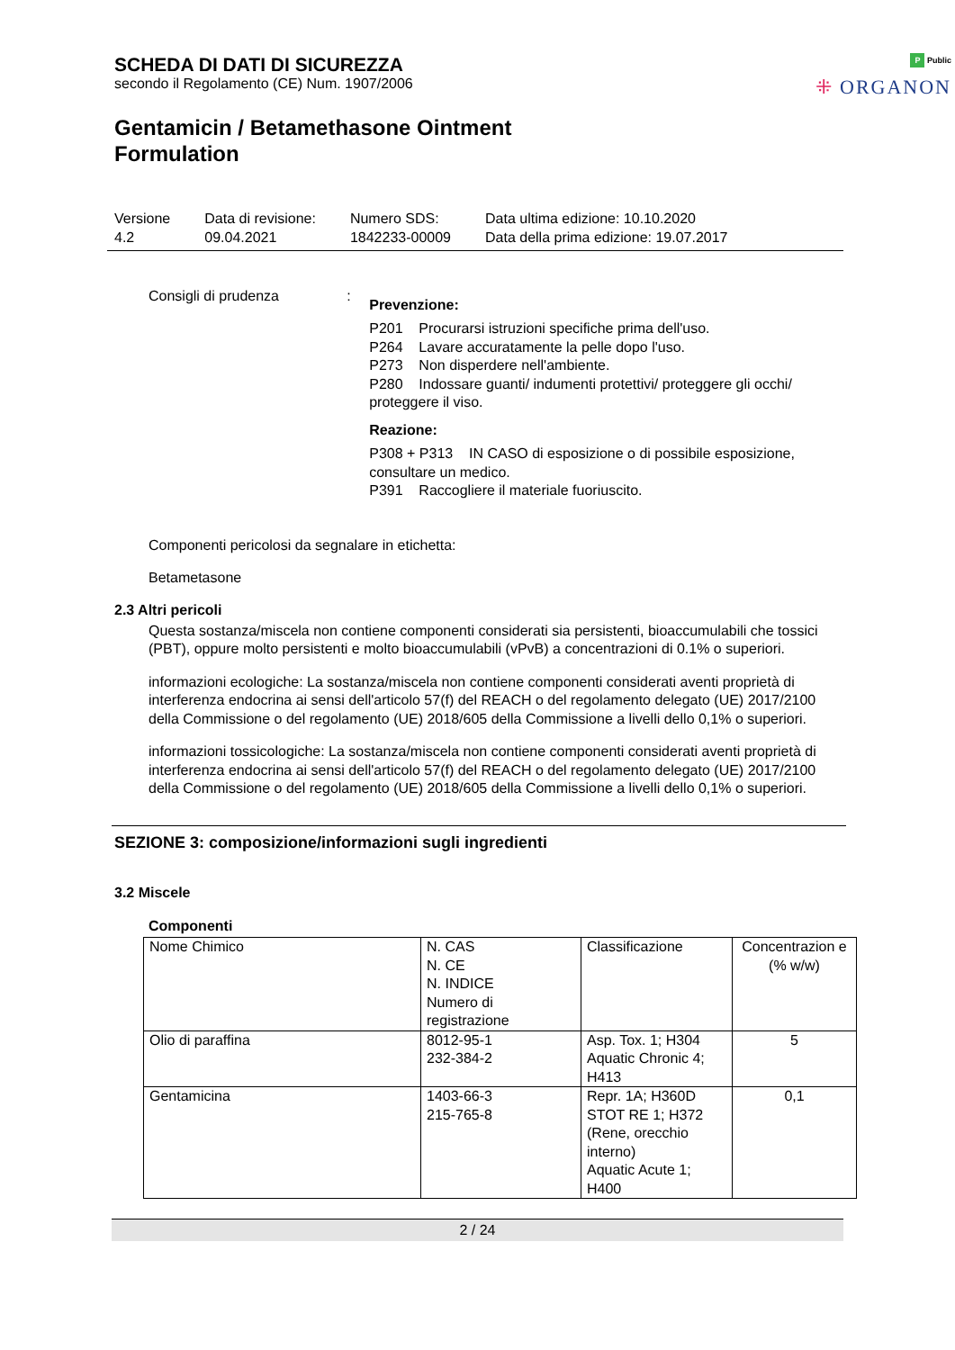P Public
⁜ ORGANON
SCHEDA DI DATI DI SICUREZZA
secondo il Regolamento (CE) Num. 1907/2006
Gentamicin / Betamethasone Ointment
Formulation
Versione
4.2
Data di revisione:
09.04.2021
Numero SDS:
1842233-00009
Data ultima edizione: 10.10.2020
Data della prima edizione: 19.07.2017
Consigli di prudenza :
Prevenzione:
P201 Procurarsi istruzioni specifiche prima dell'uso.
P264 Lavare accuratamente la pelle dopo l'uso.
P273 Non disperdere nell'ambiente.
P280 Indossare guanti/ indumenti protettivi/ proteggere gli occhi/ proteggere il viso.
Reazione:
P308 + P313 IN CASO di esposizione o di possibile esposizione, consultare un medico.
P391 Raccogliere il materiale fuoriuscito.
Componenti pericolosi da segnalare in etichetta:
Betametasone
2.3 Altri pericoli
Questa sostanza/miscela non contiene componenti considerati sia persistenti, bioaccumulabili che tossici (PBT), oppure molto persistenti e molto bioaccumulabili (vPvB) a concentrazioni di 0.1% o superiori.
informazioni ecologiche: La sostanza/miscela non contiene componenti considerati aventi proprietà di interferenza endocrina ai sensi dell'articolo 57(f) del REACH o del regolamento delegato (UE) 2017/2100 della Commissione o del regolamento (UE) 2018/605 della Commissione a livelli dello 0,1% o superiori.
informazioni tossicologiche: La sostanza/miscela non contiene componenti considerati aventi proprietà di interferenza endocrina ai sensi dell'articolo 57(f) del REACH o del regolamento delegato (UE) 2017/2100 della Commissione o del regolamento (UE) 2018/605 della Commissione a livelli dello 0,1% o superiori.
SEZIONE 3: composizione/informazioni sugli ingredienti
3.2 Miscele
Componenti
| Nome Chimico | N. CAS N. CE N. INDICE Numero di registrazione | Classificazione | Concentrazion e (% w/w) |
| Olio di paraffina | 8012-95-1 232-384-2 | Asp. Tox. 1; H304 Aquatic Chronic 4; H413 | 5 |
| Gentamicina | 1403-66-3 215-765-8 | Repr. 1A; H360D STOT RE 1; H372 (Rene, orecchio interno) Aquatic Acute 1; H400 | 0,1 |
2 / 24